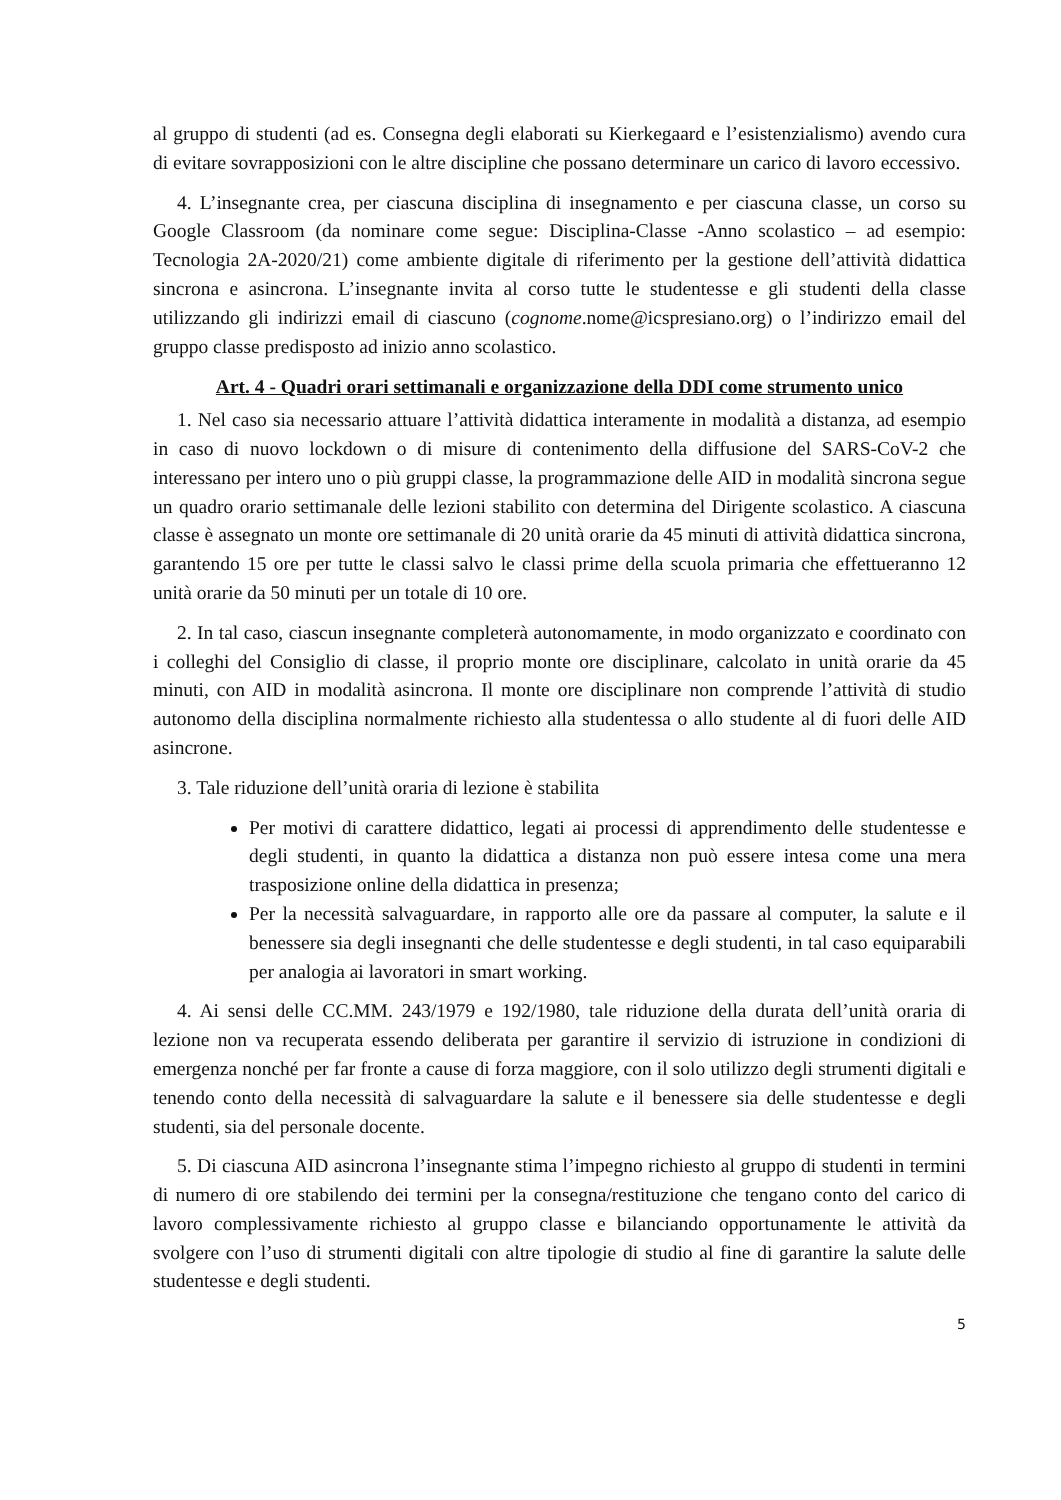al gruppo di studenti (ad es. Consegna degli elaborati su Kierkegaard e l’esistenzialismo) avendo cura di evitare sovrapposizioni con le altre discipline che possano determinare un carico di lavoro eccessivo.
4. L’insegnante crea, per ciascuna disciplina di insegnamento e per ciascuna classe, un corso su Google Classroom (da nominare come segue: Disciplina-Classe -Anno scolastico – ad esempio: Tecnologia 2A-2020/21) come ambiente digitale di riferimento per la gestione dell’attività didattica sincrona e asincrona. L’insegnante invita al corso tutte le studentesse e gli studenti della classe utilizzando gli indirizzi email di ciascuno (cognome.nome@icspresiano.org) o l’indirizzo email del gruppo classe predisposto ad inizio anno scolastico.
Art. 4 - Quadri orari settimanali e organizzazione della DDI come strumento unico
1. Nel caso sia necessario attuare l’attività didattica interamente in modalità a distanza, ad esempio in caso di nuovo lockdown o di misure di contenimento della diffusione del SARS-CoV-2 che interessano per intero uno o più gruppi classe, la programmazione delle AID in modalità sincrona segue un quadro orario settimanale delle lezioni stabilito con determina del Dirigente scolastico. A ciascuna classe è assegnato un monte ore settimanale di 20 unità orarie da 45 minuti di attività didattica sincrona, garantendo 15 ore per tutte le classi salvo le classi prime della scuola primaria che effettueranno 12 unità orarie da 50 minuti per un totale di 10 ore.
2. In tal caso, ciascun insegnante completerà autonomamente, in modo organizzato e coordinato con i colleghi del Consiglio di classe, il proprio monte ore disciplinare, calcolato in unità orarie da 45 minuti, con AID in modalità asincrona. Il monte ore disciplinare non comprende l’attività di studio autonomo della disciplina normalmente richiesto alla studentessa o allo studente al di fuori delle AID asincrone.
3. Tale riduzione dell’unità oraria di lezione è stabilita
Per motivi di carattere didattico, legati ai processi di apprendimento delle studentesse e degli studenti, in quanto la didattica a distanza non può essere intesa come una mera trasposizione online della didattica in presenza;
Per la necessità salvaguardare, in rapporto alle ore da passare al computer, la salute e il benessere sia degli insegnanti che delle studentesse e degli studenti, in tal caso equiparabili per analogia ai lavoratori in smart working.
4. Ai sensi delle CC.MM. 243/1979 e 192/1980, tale riduzione della durata dell’unità oraria di lezione non va recuperata essendo deliberata per garantire il servizio di istruzione in condizioni di emergenza nonché per far fronte a cause di forza maggiore, con il solo utilizzo degli strumenti digitali e tenendo conto della necessità di salvaguardare la salute e il benessere sia delle studentesse e degli studenti, sia del personale docente.
5. Di ciascuna AID asincrona l’insegnante stima l’impegno richiesto al gruppo di studenti in termini di numero di ore stabilendo dei termini per la consegna/restituzione che tengano conto del carico di lavoro complessivamente richiesto al gruppo classe e bilanciando opportunamente le attività da svolgere con l’uso di strumenti digitali con altre tipologie di studio al fine di garantire la salute delle studentesse e degli studenti.
5